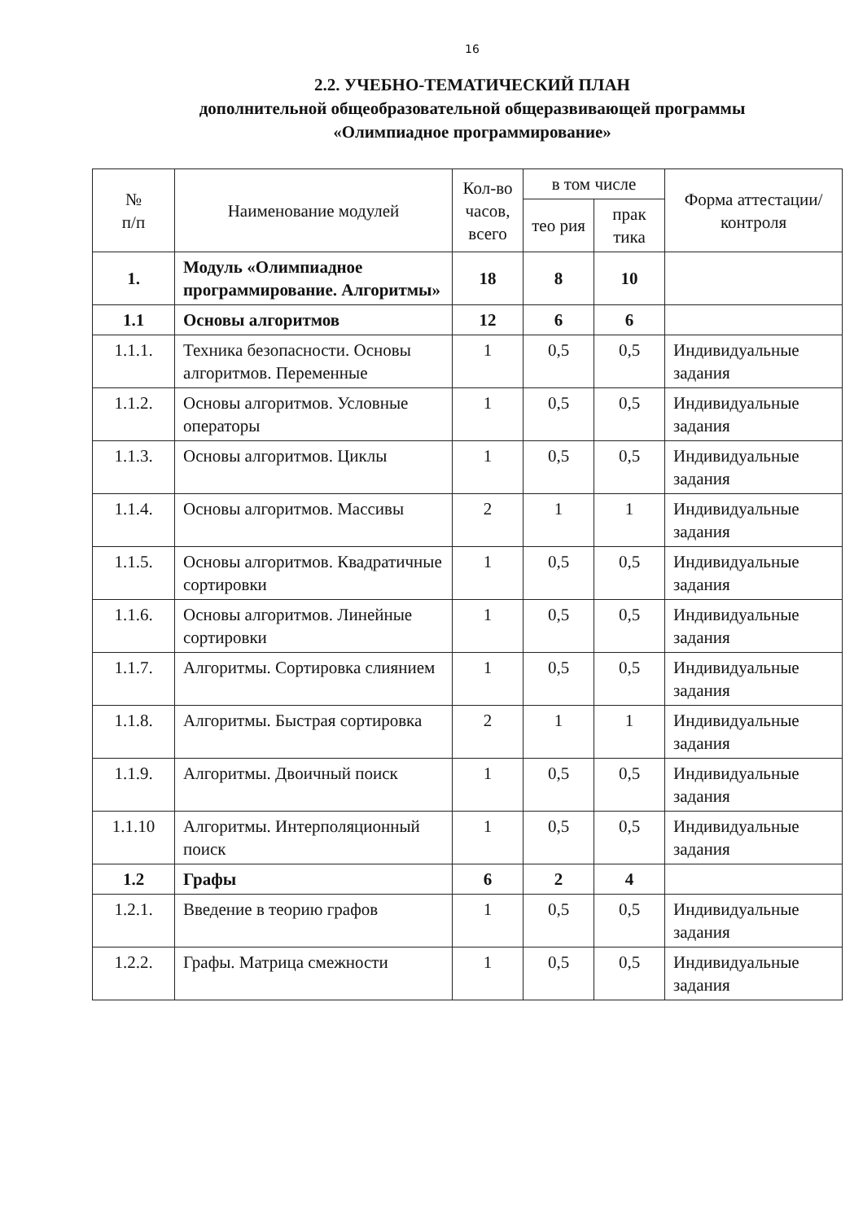16
2.2. УЧЕБНО-ТЕМАТИЧЕСКИЙ ПЛАН
дополнительной общеобразовательной общеразвивающей программы
«Олимпиадное программирование»
| № п/п | Наименование модулей | Кол-во часов, всего | в том числе | | Форма аттестации/ контроля |
| --- | --- | --- | --- | --- | --- |
| | | | тео рия | прак тика | |
| 1. | Модуль «Олимпиадное программирование. Алгоритмы» | 18 | 8 | 10 | |
| 1.1 | Основы алгоритмов | 12 | 6 | 6 | |
| 1.1.1. | Техника безопасности. Основы алгоритмов. Переменные | 1 | 0,5 | 0,5 | Индивидуальные задания |
| 1.1.2. | Основы алгоритмов. Условные операторы | 1 | 0,5 | 0,5 | Индивидуальные задания |
| 1.1.3. | Основы алгоритмов. Циклы | 1 | 0,5 | 0,5 | Индивидуальные задания |
| 1.1.4. | Основы алгоритмов. Массивы | 2 | 1 | 1 | Индивидуальные задания |
| 1.1.5. | Основы алгоритмов. Квадратичные сортировки | 1 | 0,5 | 0,5 | Индивидуальные задания |
| 1.1.6. | Основы алгоритмов. Линейные сортировки | 1 | 0,5 | 0,5 | Индивидуальные задания |
| 1.1.7. | Алгоритмы. Сортировка слиянием | 1 | 0,5 | 0,5 | Индивидуальные задания |
| 1.1.8. | Алгоритмы. Быстрая сортировка | 2 | 1 | 1 | Индивидуальные задания |
| 1.1.9. | Алгоритмы. Двоичный поиск | 1 | 0,5 | 0,5 | Индивидуальные задания |
| 1.1.10 | Алгоритмы. Интерполяционный поиск | 1 | 0,5 | 0,5 | Индивидуальные задания |
| 1.2 | Графы | 6 | 2 | 4 | |
| 1.2.1. | Введение в теорию графов | 1 | 0,5 | 0,5 | Индивидуальные задания |
| 1.2.2. | Графы. Матрица смежности | 1 | 0,5 | 0,5 | Индивидуальные задания |